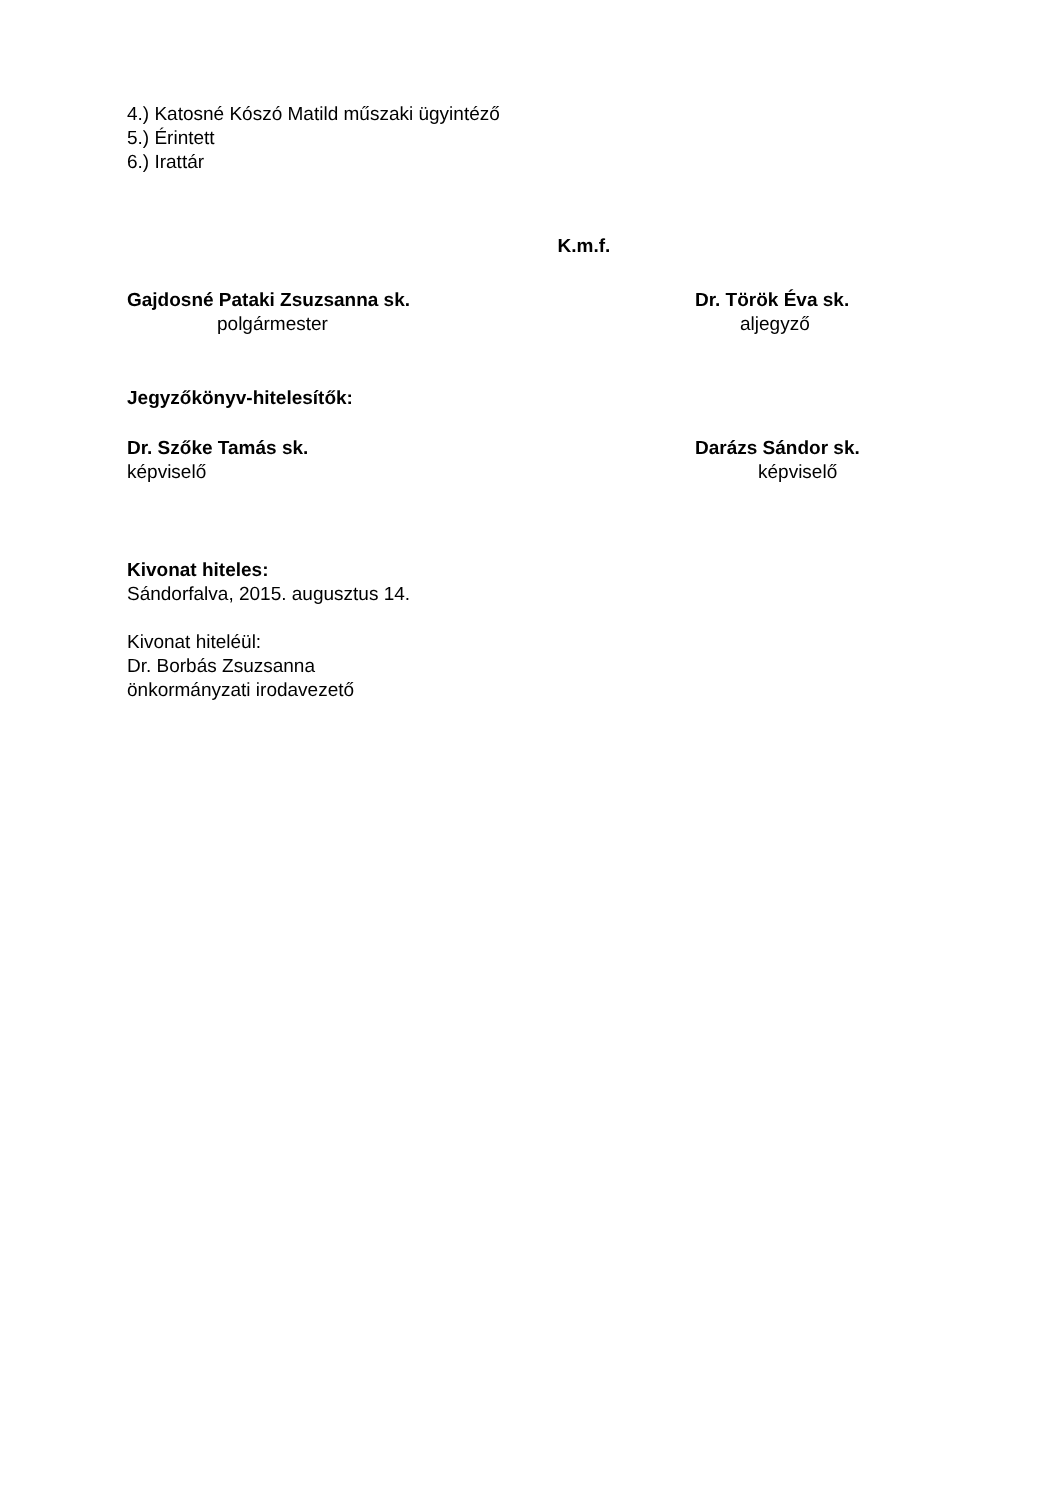4.) Katosné Kószó Matild műszaki ügyintéző
5.) Érintett
6.) Irattár
K.m.f.
Gajdosné Pataki Zsuzsanna sk.
polgármester
Dr. Török Éva sk.
aljegyző
Jegyzőkönyv-hitelesítők:
Dr. Szőke Tamás sk.
képviselő
Darázs Sándor sk.
képviselő
Kivonat hiteles:
Sándorfalva, 2015. augusztus 14.
Kivonat hiteléül:
Dr. Borbás Zsuzsanna
önkormányzati irodavezető